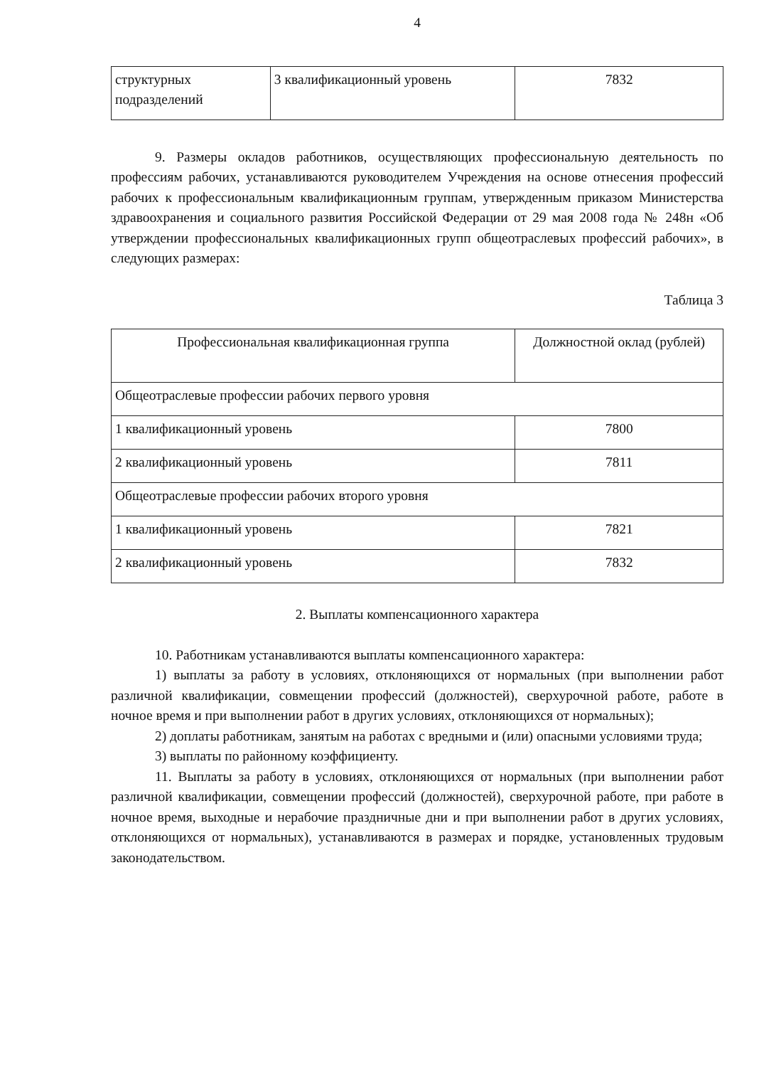4
| структурных подразделений | 3 квалификационный уровень | 7832 |
9. Размеры окладов работников, осуществляющих профессиональную деятельность по профессиям рабочих, устанавливаются руководителем Учреждения на основе отнесения профессий рабочих к профессиональным квалификационным группам, утвержденным приказом Министерства здравоохранения и социального развития Российской Федерации от 29 мая 2008 года № 248н «Об утверждении профессиональных квалификационных групп общеотраслевых профессий рабочих», в следующих размерах:
Таблица 3
| Профессиональная квалификационная группа | Должностной оклад (рублей) |
| --- | --- |
| Общеотраслевые профессии рабочих первого уровня | |
| 1 квалификационный уровень | 7800 |
| 2 квалификационный уровень | 7811 |
| Общеотраслевые профессии рабочих второго уровня | |
| 1 квалификационный уровень | 7821 |
| 2 квалификационный уровень | 7832 |
2. Выплаты компенсационного характера
10. Работникам устанавливаются выплаты компенсационного характера:
1) выплаты за работу в условиях, отклоняющихся от нормальных (при выполнении работ различной квалификации, совмещении профессий (должностей), сверхурочной работе, работе в ночное время и при выполнении работ в других условиях, отклоняющихся от нормальных);
2) доплаты работникам, занятым на работах с вредными и (или) опасными условиями труда;
3) выплаты по районному коэффициенту.
11. Выплаты за работу в условиях, отклоняющихся от нормальных (при выполнении работ различной квалификации, совмещении профессий (должностей), сверхурочной работе, при работе в ночное время, выходные и нерабочие праздничные дни и при выполнении работ в других условиях, отклоняющихся от нормальных), устанавливаются в размерах и порядке, установленных трудовым законодательством.